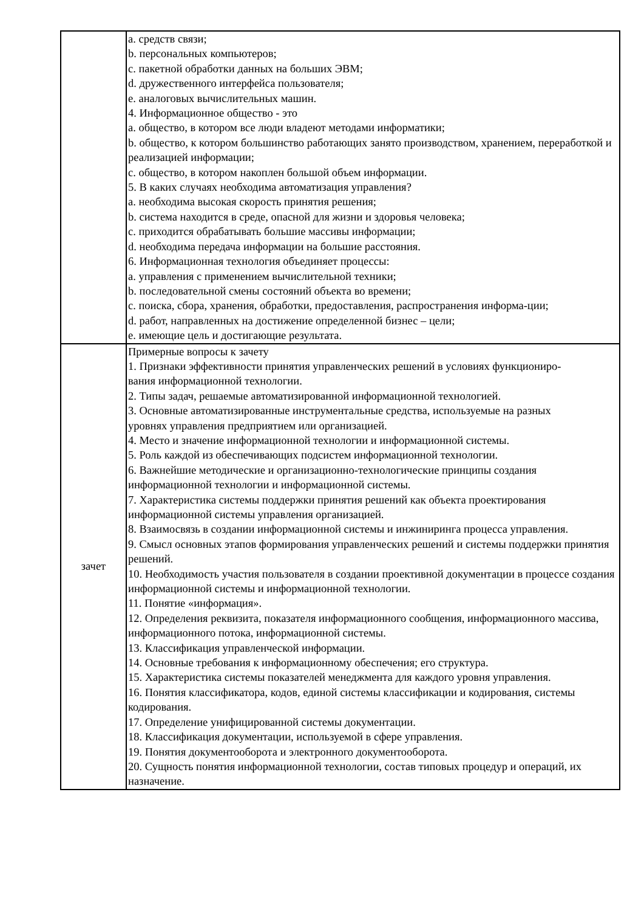| | a. средств связи; b. персональных компьютеров; c. пакетной обработки данных на больших ЭВМ; d. дружественного интерфейса пользователя; e. аналоговых вычислительных машин. 4. Информационное общество - это a. общество, в котором все люди владеют методами информатики; b. общество, к котором большинство работающих занято производством, хранением, переработкой и реализацией информации; c. общество, в котором накоплен большой объем информации. 5. В каких случаях необходима автоматизация управления? a. необходима высокая скорость принятия решения; b. система находится в среде, опасной для жизни и здоровья человека; c. приходится обрабатывать большие массивы информации; d. необходима передача информации на большие расстояния. 6. Информационная технология объединяет процессы: a. управления с применением вычислительной техники; b. последовательной смены состояний объекта во времени; c. поиска, сбора, хранения, обработки, предоставления, распространения информа-ции; d. работ, направленных на достижение определенной бизнес – цели; e. имеющие цель и достигающие результата. |
| зачет | Примерные вопросы к зачету 1. Признаки эффективности принятия управленческих решений в условиях функциониро- вания информационной технологии. 2. Типы задач, решаемые автоматизированной информационной технологией. 3. Основные автоматизированные инструментальные средства, используемые на разных уровнях управления предприятием или организацией. 4. Место и значение информационной технологии и информационной системы. 5. Роль каждой из обеспечивающих подсистем информационной технологии. 6. Важнейшие методические и организационно-технологические принципы создания информационной технологии и информационной системы. 7. Характеристика системы поддержки принятия решений как объекта проектирования информационной системы управления организацией. 8. Взаимосвязь в создании информационной системы и инжиниринга процесса управления. 9. Смысл основных этапов формирования управленческих решений и системы поддержки принятия решений. 10. Необходимость участия пользователя в создании проективной документации в процессе создания информационной системы и информационной технологии. 11. Понятие «информация». 12. Определения реквизита, показателя информационного сообщения, информационного массива, информационного потока, информационной системы. 13. Классификация управленческой информации. 14. Основные требования к информационному обеспечения; его структура. 15. Характеристика системы показателей менеджмента для каждого уровня управления. 16. Понятия классификатора, кодов, единой системы классификации и кодирования, системы кодирования. 17. Определение унифицированной системы документации. 18. Классификация документации, используемой в сфере управления. 19. Понятия документооборота и электронного документооборота. 20. Сущность понятия информационной технологии, состав типовых процедур и операций, их назначение. |